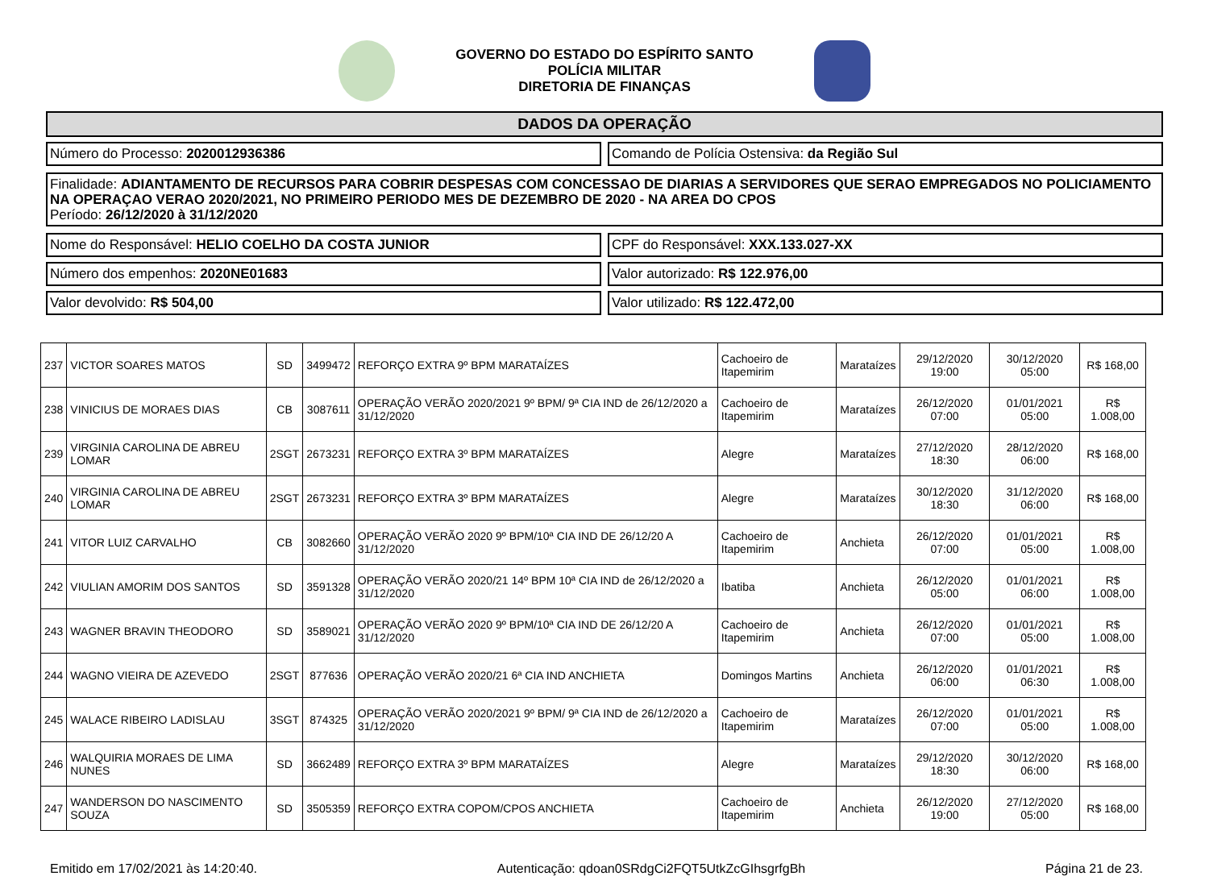GOVERNO DO ESTADO DO ESPÍRITO SANTO
POLÍCIA MILITAR
DIRETORIA DE FINANÇAS
DADOS DA OPERAÇÃO
Número do Processo: 2020012936386
Comando de Polícia Ostensiva: da Região Sul
Finalidade: ADIANTAMENTO DE RECURSOS PARA COBRIR DESPESAS COM CONCESSAO DE DIARIAS A SERVIDORES QUE SERAO EMPREGADOS NO POLICIAMENTO NA OPERAÇAO VERAO 2020/2021, NO PRIMEIRO PERIODO MES DE DEZEMBRO DE 2020 - NA AREA DO CPOS
Período: 26/12/2020 à 31/12/2020
Nome do Responsável: HELIO COELHO DA COSTA JUNIOR
CPF do Responsável: XXX.133.027-XX
Número dos empenhos: 2020NE01683
Valor autorizado: R$ 122.976,00
Valor devolvido: R$ 504,00 Valor utilizado: R$ 122.472,00
| 237 | VICTOR SOARES MATOS | SD | 3499472 | REFORÇO EXTRA 9º BPM MARATAÍZES | Cachoeiro de Itapemirim | Marataízes | 29/12/2020 19:00 | 30/12/2020 05:00 | R$ 168,00 |
| 238 | VINICIUS DE MORAES DIAS | CB | 3087611 | OPERAÇÃO VERÃO 2020/2021 9º BPM/ 9ª CIA IND de 26/12/2020 a 31/12/2020 | Cachoeiro de Itapemirim | Marataízes | 26/12/2020 07:00 | 01/01/2021 05:00 | R$ 1.008,00 |
| 239 | VIRGINIA CAROLINA DE ABREU LOMAR | 2SGT | 2673231 | REFORÇO EXTRA 3º BPM MARATAÍZES | Alegre | Marataízes | 27/12/2020 18:30 | 28/12/2020 06:00 | R$ 168,00 |
| 240 | VIRGINIA CAROLINA DE ABREU LOMAR | 2SGT | 2673231 | REFORÇO EXTRA 3º BPM MARATAÍZES | Alegre | Marataízes | 30/12/2020 18:30 | 31/12/2020 06:00 | R$ 168,00 |
| 241 | VITOR LUIZ CARVALHO | CB | 3082660 | OPERAÇÃO VERÃO 2020 9º BPM/10ª CIA IND DE 26/12/20 A 31/12/2020 | Cachoeiro de Itapemirim | Anchieta | 26/12/2020 07:00 | 01/01/2021 05:00 | R$ 1.008,00 |
| 242 | VIULIAN AMORIM DOS SANTOS | SD | 3591328 | OPERAÇÃO VERÃO 2020/21 14º BPM 10ª CIA IND de 26/12/2020 a 31/12/2020 | Ibatiba | Anchieta | 26/12/2020 05:00 | 01/01/2021 06:00 | R$ 1.008,00 |
| 243 | WAGNER BRAVIN THEODORO | SD | 3589021 | OPERAÇÃO VERÃO 2020 9º BPM/10ª CIA IND DE 26/12/20 A 31/12/2020 | Cachoeiro de Itapemirim | Anchieta | 26/12/2020 07:00 | 01/01/2021 05:00 | R$ 1.008,00 |
| 244 | WAGNO VIEIRA DE AZEVEDO | 2SGT | 877636 | OPERAÇÃO VERÃO 2020/21 6ª CIA IND ANCHIETA | Domingos Martins | Anchieta | 26/12/2020 06:00 | 01/01/2021 06:30 | R$ 1.008,00 |
| 245 | WALACE RIBEIRO LADISLAU | 3SGT | 874325 | OPERAÇÃO VERÃO 2020/2021 9º BPM/ 9ª CIA IND de 26/12/2020 a 31/12/2020 | Cachoeiro de Itapemirim | Marataízes | 26/12/2020 07:00 | 01/01/2021 05:00 | R$ 1.008,00 |
| 246 | WALQUIRIA MORAES DE LIMA NUNES | SD | 3662489 | REFORÇO EXTRA 3º BPM MARATAÍZES | Alegre | Marataízes | 29/12/2020 18:30 | 30/12/2020 06:00 | R$ 168,00 |
| 247 | WANDERSON DO NASCIMENTO SOUZA | SD | 3505359 | REFORÇO EXTRA COPOM/CPOS ANCHIETA | Cachoeiro de Itapemirim | Anchieta | 26/12/2020 19:00 | 27/12/2020 05:00 | R$ 168,00 |
Emitido em 17/02/2021 às 14:20:40. Autenticação: qdoan0SRdgCi2FQT5UtkZcGIhsgrfgBh Página 21 de 23.